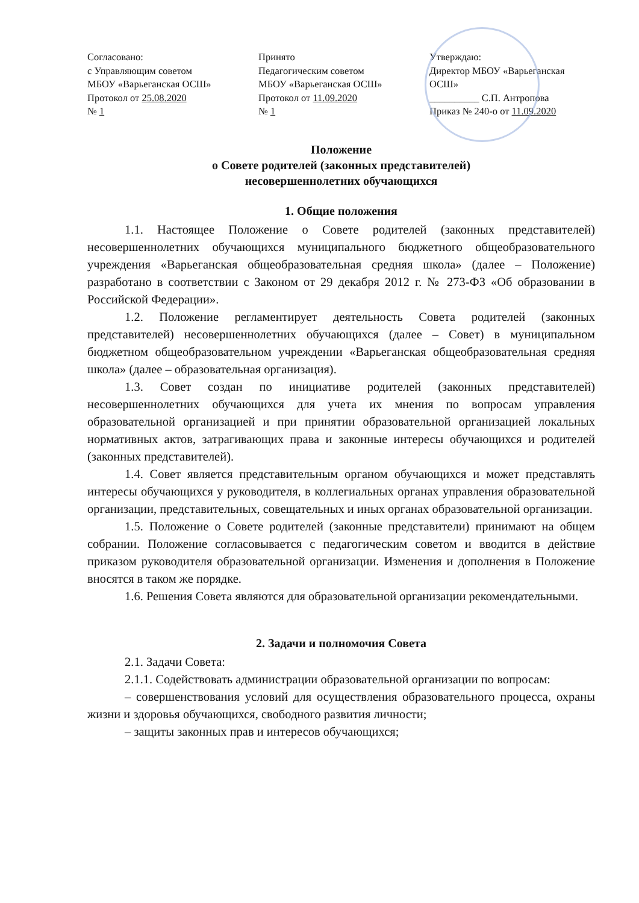Согласовано:
с Управляющим советом
МБОУ «Варьеганская ОСШ»
Протокол от 25.08.2020
№ 1
Принято
Педагогическим советом
МБОУ «Варьеганская ОСШ»
Протокол от 11.09.2020
№ 1
Утверждаю:
Директор МБОУ «Варьеганская
ОСШ»
__________ С.П. Антропова
Приказ № 240-о от 11.09.2020
Положение
о Совете родителей (законных представителей)
несовершеннолетних обучающихся
1. Общие положения
1.1. Настоящее Положение о Совете родителей (законных представителей) несовершеннолетних обучающихся муниципального бюджетного общеобразовательного учреждения «Варьеганская общеобразовательная средняя школа» (далее – Положение) разработано в соответствии с Законом от 29 декабря 2012 г. № 273-ФЗ «Об образовании в Российской Федерации».
1.2. Положение регламентирует деятельность Совета родителей (законных представителей) несовершеннолетних обучающихся (далее – Совет) в муниципальном бюджетном общеобразовательном учреждении «Варьеганская общеобразовательная средняя школа» (далее – образовательная организация).
1.3. Совет создан по инициативе родителей (законных представителей) несовершеннолетних обучающихся для учета их мнения по вопросам управления образовательной организацией и при принятии образовательной организацией локальных нормативных актов, затрагивающих права и законные интересы обучающихся и родителей (законных представителей).
1.4. Совет является представительным органом обучающихся и может представлять интересы обучающихся у руководителя, в коллегиальных органах управления образовательной организации, представительных, совещательных и иных органах образовательной организации.
1.5. Положение о Совете родителей (законные представители) принимают на общем собрании. Положение согласовывается с педагогическим советом и вводится в действие приказом руководителя образовательной организации. Изменения и дополнения в Положение вносятся в таком же порядке.
1.6. Решения Совета являются для образовательной организации рекомендательными.
2. Задачи и полномочия Совета
2.1. Задачи Совета:
2.1.1. Содействовать администрации образовательной организации по вопросам:
– совершенствования условий для осуществления образовательного процесса, охраны жизни и здоровья обучающихся, свободного развития личности;
– защиты законных прав и интересов обучающихся;